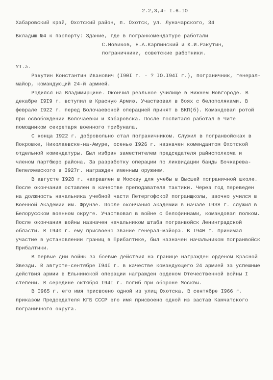2.2,3,4- I.6.IO
Хабаровский край, Охотский район, п. Охотск, ул. Луначарского, 34
Вкладыш №4 к паспорту: Здание, где в погранкомендатуре работали
С.Новиков, Н.А.Карпинский и К.И.Ракутин,
пограничники, советские работники.
УI.а.
Ракутин Константин Иванович (I90I г. - ? IO.I94I г.), пограничник, генерал-майор, командующий 24-й армией.
Родился на Владимирщине. Окончил реальное училище в Нижнем Новгороде. В декабре I9I9 г. вступил в Красную Армию. Участвовал в боях с белополяками. В феврале I922 г. перед Волочаевской операцией принят в ВКП(б). Командовал ротой при освобождении Волочаевки и Хабаровска. После госпиталя работал в Чите помощником секретаря военного трибунала.
С конца I922 г. добровольно стал пограничником. Служил в погранвойсках в Покровке, Николаевске-на-Амуре, осенью I926 г. назначен комендантом Охотской отдельной комендатуры. Был избран заместителем председателя райисполкома и членом партбюро района. За разработку операции по ликвидации банды Бочкарева-Пепеляевского в I927г. награжден именным оружием.
В августе I928 г. направлен в Москву для учебы в Высшей пограничной школе. После окончания оставлен в качестве преподавателя тактики. Через год переведен на должность начальника учебной части Петергофской погранщколы, заочно учился в Военной Академии им. Фрунзе. После окончания академии в начале I938 г. служил в Белорусском военном округе. Участвовал в войне с белофиннами, командовал полком. После окончания войны назначен начальником штаба погранвойск Ленинградской области. В I940 г. ему присвоено звание генерал-майора. В I940 г. принимал участие в установлении границ в Прибалтике, был назначен начальником погранвойск Прибалтики.
В первые дни войны за боевые действия на границе награжден орденом Красной Звезды. В августе-сентябре I94I г. в качестве командующего 24 армией за успешные действия армии в Ельнинской операции награжден орденом Отечественной войны I степени. В середине октября I94I г. погиб при обороне Москвы.
В I965 г. его имя присвоено одной из улиц Охотска. В сентябре I966 г. приказом Председателя КГБ СССР его имя присвоено одной из застав Камчатского пограничного округа.